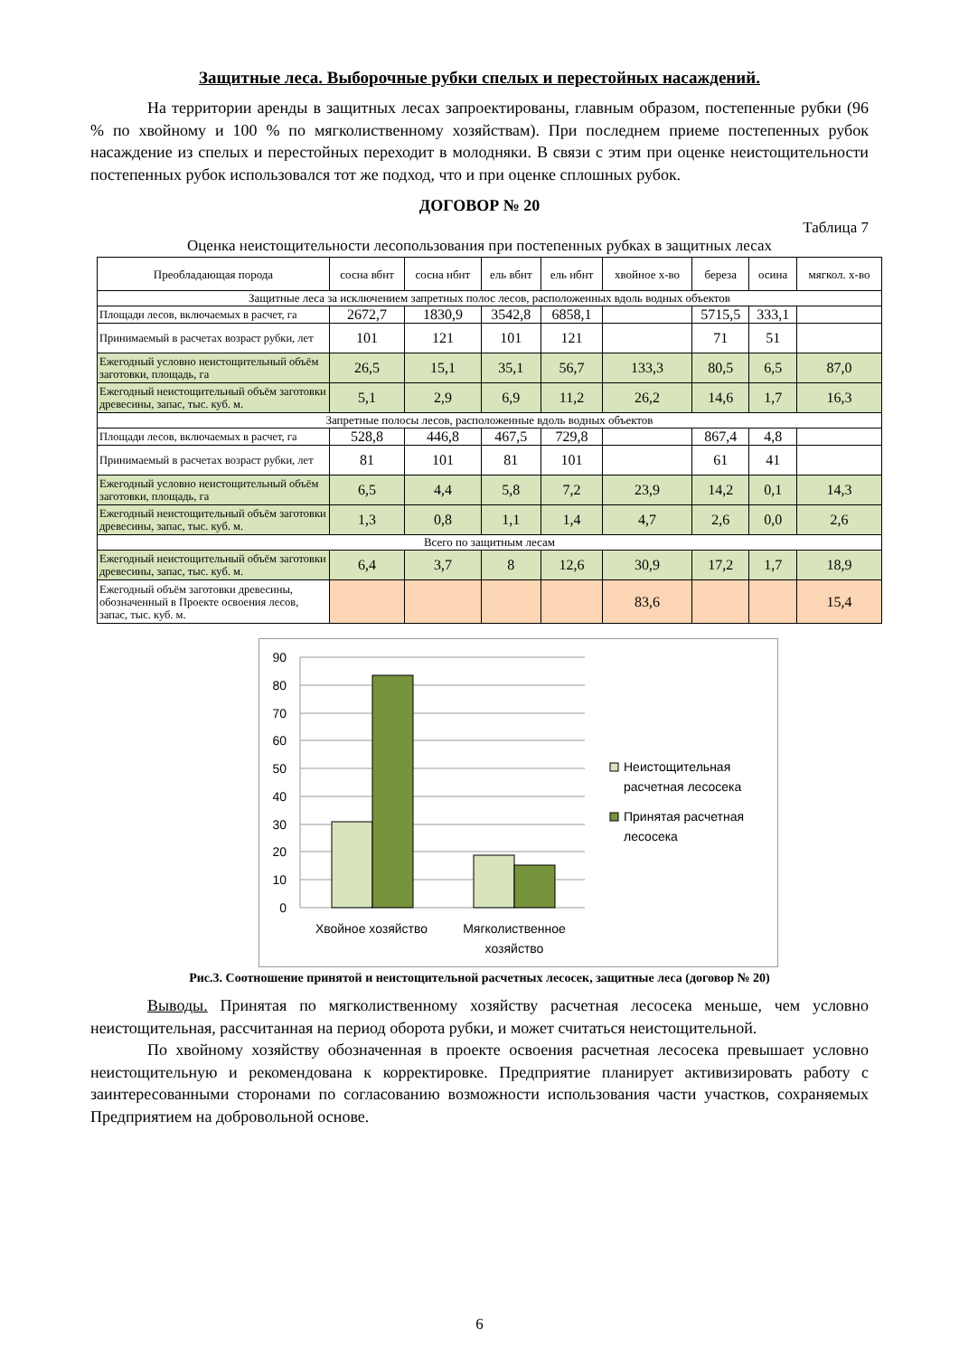Защитные леса. Выборочные рубки спелых и перестойных насаждений.
На территории аренды в защитных лесах запроектированы, главным образом, постепенные рубки (96 % по хвойному и 100 % по мягколиственному хозяйствам). При последнем приеме постепенных рубок насаждение из спелых и перестойных переходит в молодняки. В связи с этим при оценке неистощительности постепенных рубок использовался тот же подход, что и при оценке сплошных рубок.
ДОГОВОР № 20
Таблица 7
Оценка неистощительности лесопользования при постепенных рубках в защитных лесах
| Преобладающая порода | сосна вбнт | сосна нбнт | ель вбнт | ель нбнт | хвойное х-во | береза | осина | мягкол. х-во |
| --- | --- | --- | --- | --- | --- | --- | --- | --- |
| Защитные леса за исключением запретных полос лесов, расположенных вдоль водных объектов | | | | | | | | |
| Площади лесов, включаемых в расчет, га | 2672,7 | 1830,9 | 3542,8 | 6858,1 | | 5715,5 | 333,1 | |
| Принимаемый в расчетах возраст рубки, лет | 101 | 121 | 101 | 121 | | 71 | 51 | |
| Ежегодный условно неистощительный объём заготовки, площадь, га | 26,5 | 15,1 | 35,1 | 56,7 | 133,3 | 80,5 | 6,5 | 87,0 |
| Ежегодный неистощительный объём заготовки древесины, запас, тыс. куб. м. | 5,1 | 2,9 | 6,9 | 11,2 | 26,2 | 14,6 | 1,7 | 16,3 |
| Запретные полосы лесов, расположенные вдоль водных объектов | | | | | | | | |
| Площади лесов, включаемых в расчет, га | 528,8 | 446,8 | 467,5 | 729,8 | | 867,4 | 4,8 | |
| Принимаемый в расчетах возраст рубки, лет | 81 | 101 | 81 | 101 | | 61 | 41 | |
| Ежегодный условно неистощительный объём заготовки, площадь, га | 6,5 | 4,4 | 5,8 | 7,2 | 23,9 | 14,2 | 0,1 | 14,3 |
| Ежегодный неистощительный объём заготовки древесины, запас, тыс. куб. м. | 1,3 | 0,8 | 1,1 | 1,4 | 4,7 | 2,6 | 0,0 | 2,6 |
| Всего по защитным лесам | | | | | | | | |
| Ежегодный неистощительный объём заготовки древесины, запас, тыс. куб. м. | 6,4 | 3,7 | 8 | 12,6 | 30,9 | 17,2 | 1,7 | 18,9 |
| Ежегодный объём заготовки древесины, обозначенный в Проекте освоения лесов, запас, тыс. куб. м. | | | | | 83,6 | | | 15,4 |
90
80
70
60
50
40
30
20
10
0
Хвойное хозяйство
Мягколиственное
хозяйство
Неистощительная
расчетная лесосека
Принятая расчетная
лесосека
Рис.3. Соотношение принятой и неистощительной расчетных лесосек, защитные леса (договор № 20)
Выводы. Принятая по мягколиственному хозяйству расчетная лесосека меньше, чем условно неистощительная, рассчитанная на период оборота рубки, и может считаться неистощительной.
По хвойному хозяйству обозначенная в проекте освоения расчетная лесосека превышает условно неистощительную и рекомендована к корректировке. Предприятие планирует активизировать работу с заинтересованными сторонами по согласованию возможности использования части участков, сохраняемых Предприятием на добровольной основе.
6